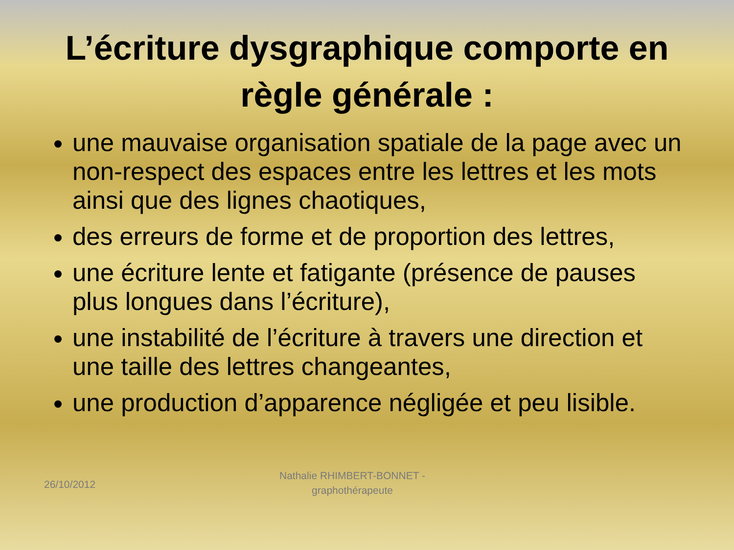L’écriture dysgraphique comporte en règle générale :
une mauvaise organisation spatiale de la page avec un non-respect des espaces entre les lettres et les mots ainsi que des lignes chaotiques,
des erreurs de forme et de proportion des lettres,
une écriture lente et fatigante (présence de pauses plus longues dans l’écriture),
une instabilité de l’écriture à travers une direction et une taille des lettres changeantes,
une production d’apparence négligée et peu lisible.
26/10/2012
Nathalie RHIMBERT-BONNET - graphothérapeute